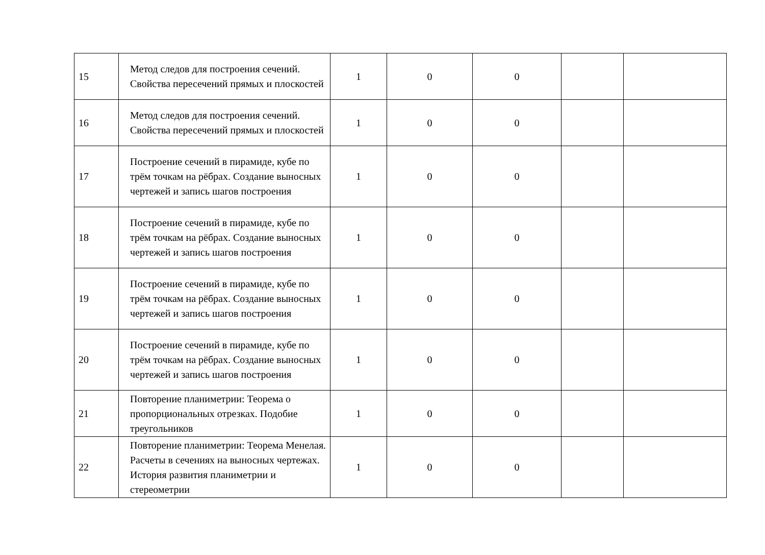| 15 | Метод следов для построения сечений. Свойства пересечений прямых и плоскостей | 1 | 0 | 0 | | |
| 16 | Метод следов для построения сечений. Свойства пересечений прямых и плоскостей | 1 | 0 | 0 | | |
| 17 | Построение сечений в пирамиде, кубе по трём точкам на рёбрах. Создание выносных чертежей и запись шагов построения | 1 | 0 | 0 | | |
| 18 | Построение сечений в пирамиде, кубе по трём точкам на рёбрах. Создание выносных чертежей и запись шагов построения | 1 | 0 | 0 | | |
| 19 | Построение сечений в пирамиде, кубе по трём точкам на рёбрах. Создание выносных чертежей и запись шагов построения | 1 | 0 | 0 | | |
| 20 | Построение сечений в пирамиде, кубе по трём точкам на рёбрах. Создание выносных чертежей и запись шагов построения | 1 | 0 | 0 | | |
| 21 | Повторение планиметрии: Теорема о пропорциональных отрезках. Подобие треугольников | 1 | 0 | 0 | | |
| 22 | Повторение планиметрии: Теорема Менелая. Расчеты в сечениях на выносных чертежах. История развития планиметрии и стереометрии | 1 | 0 | 0 | | |